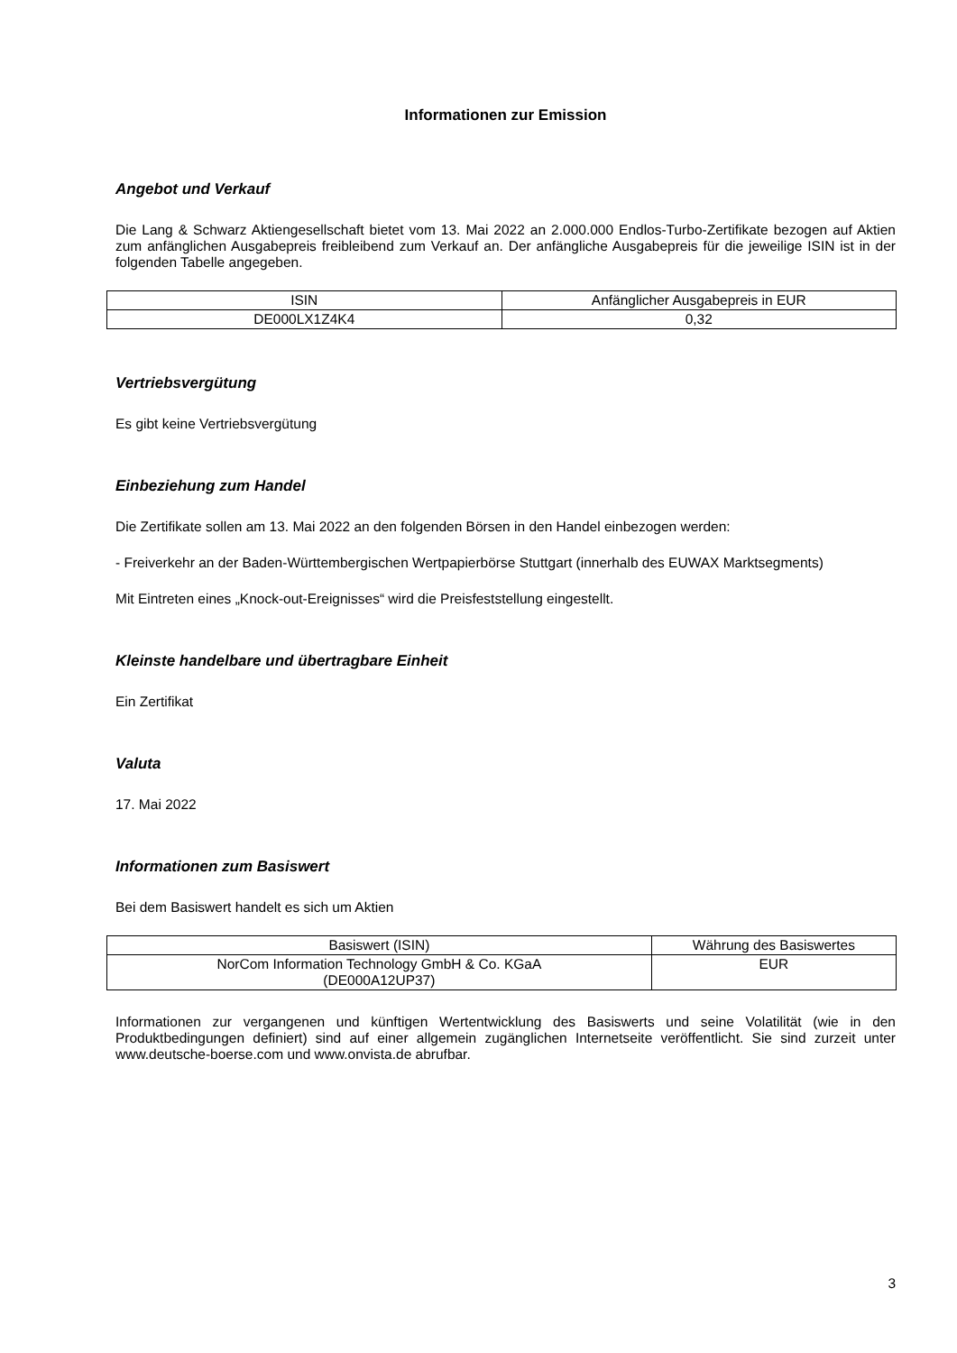Informationen zur Emission
Angebot und Verkauf
Die Lang & Schwarz Aktiengesellschaft bietet vom 13. Mai 2022 an 2.000.000 Endlos-Turbo-Zertifikate bezogen auf Aktien zum anfänglichen Ausgabepreis freibleibend zum Verkauf an. Der anfängliche Ausgabepreis für die jeweilige ISIN ist in der folgenden Tabelle angegeben.
| ISIN | Anfänglicher Ausgabepreis in EUR |
| DE000LX1Z4K4 | 0,32 |
Vertriebsvergütung
Es gibt keine Vertriebsvergütung
Einbeziehung zum Handel
Die Zertifikate sollen am 13. Mai 2022 an den folgenden Börsen in den Handel einbezogen werden:
- Freiverkehr an der Baden-Württembergischen Wertpapierbörse Stuttgart (innerhalb des EUWAX Marktsegments)
Mit Eintreten eines „Knock-out-Ereignisses“ wird die Preisfeststellung eingestellt.
Kleinste handelbare und übertragbare Einheit
Ein Zertifikat
Valuta
17. Mai 2022
Informationen zum Basiswert
Bei dem Basiswert handelt es sich um Aktien
| Basiswert (ISIN) | Währung des Basiswertes |
| NorCom Information Technology GmbH & Co. KGaA (DE000A12UP37) | EUR |
Informationen zur vergangenen und künftigen Wertentwicklung des Basiswerts und seine Volatilität (wie in den Produktbedingungen definiert) sind auf einer allgemein zugänglichen Internetseite veröffentlicht. Sie sind zurzeit unter www.deutsche-boerse.com und www.onvista.de abrufbar.
3